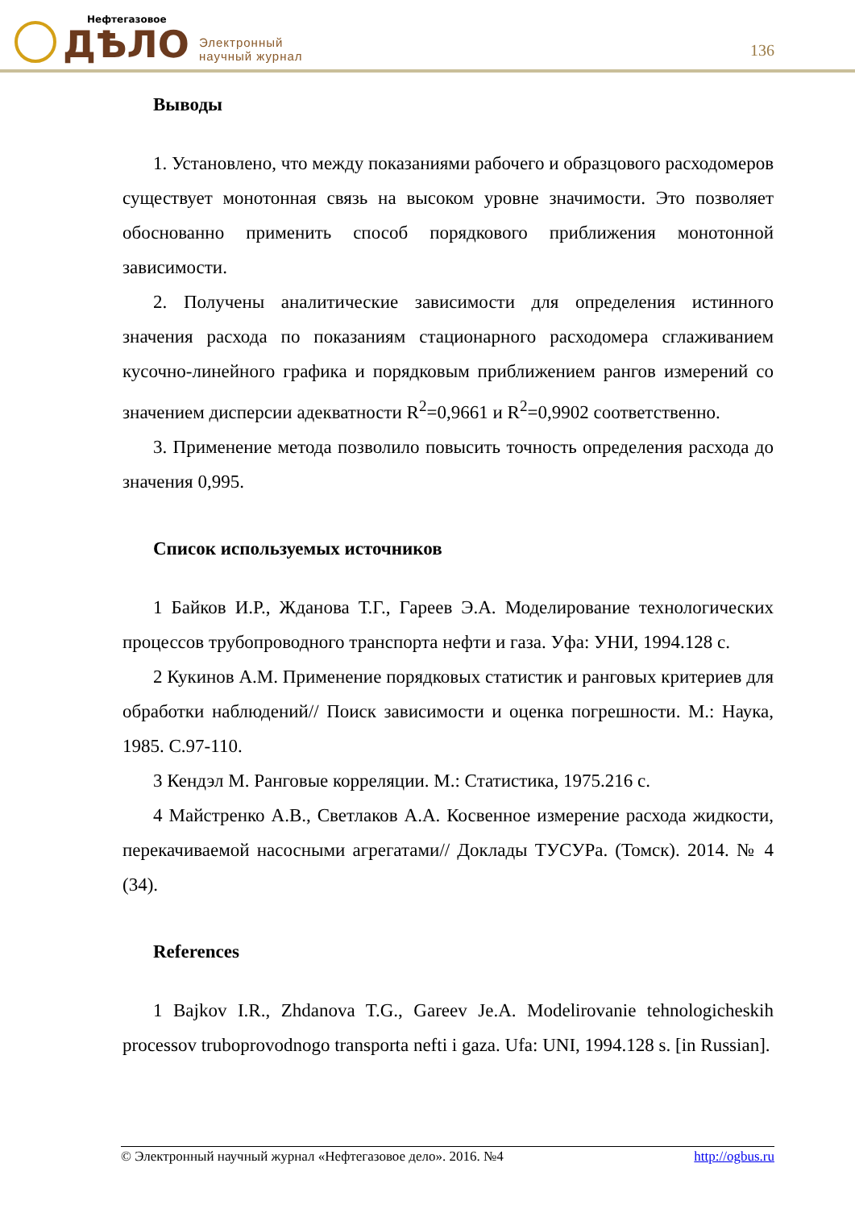Нефтегазовое
ДѢЛО
Электронный
научный журнал
136
Выводы
1. Установлено, что между показаниями рабочего и образцового расходомеров существует монотонная связь на высоком уровне значимости. Это позволяет обоснованно применить способ порядкового приближения монотонной зависимости.
2. Получены аналитические зависимости для определения истинного значения расхода по показаниям стационарного расходомера сглаживанием кусочно-линейного графика и порядковым приближением рангов измерений со значением дисперсии адекватности R<sup>2</sup>=0,9661 и R<sup>2</sup>=0,9902 соответственно.
3. Применение метода позволило повысить точность определения расхода до значения 0,995.
Список используемых источников
1 Байков И.Р., Жданова Т.Г., Гареев Э.А. Моделирование технологических процессов трубопроводного транспорта нефти и газа. Уфа: УНИ, 1994.128 с.
2 Кукинов А.М. Применение порядковых статистик и ранговых критериев для обработки наблюдений// Поиск зависимости и оценка погрешности. М.: Наука, 1985. С.97-110.
3 Кендэл М. Ранговые корреляции. М.: Статистика, 1975.216 с.
4 Майстренко А.В., Светлаков А.А. Косвенное измерение расхода жидкости, перекачиваемой насосными агрегатами// Доклады ТУСУРа. (Томск). 2014. № 4 (34).
References
1 Bajkov I.R., Zhdanova T.G., Gareev Je.A. Modelirovanie tehnologicheskih processov truboprovodnogo transporta nefti i gaza. Ufa: UNI, 1994.128 s. [in Russian].
© Электронный научный журнал «Нефтегазовое дело». 2016. №4 http://ogbus.ru